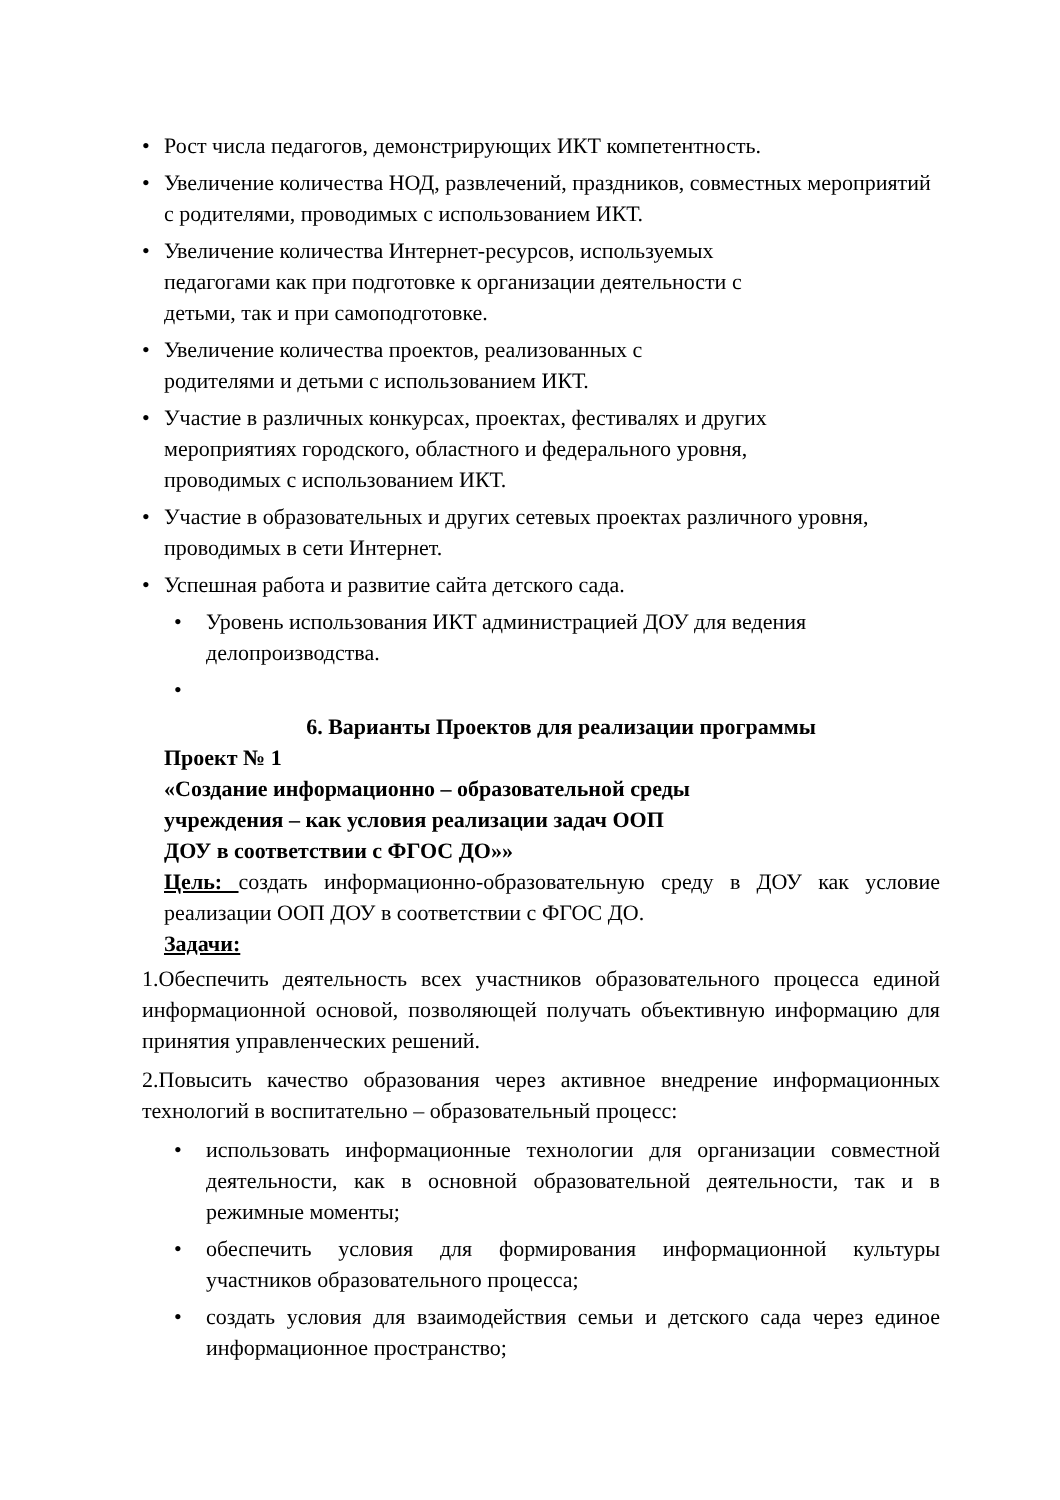• Рост числа педагогов, демонстрирующих ИКТ компетентность.
• Увеличение количества НОД, развлечений, праздников, совместных мероприятий с родителями, проводимых с использованием ИКТ.
• Увеличение количества Интернет-ресурсов, используемых
педагогами как при подготовке к организации деятельности с
детьми, так и при самоподготовке.
• Увеличение количества проектов, реализованных с
родителями и детьми с использованием ИКТ.
• Участие в различных конкурсах, проектах, фестивалях и других
мероприятиях городского, областного и федерального уровня,
проводимых с использованием ИКТ.
• Участие в образовательных и других сетевых проектах различного уровня, проводимых в сети Интернет.
• Успешная работа и развитие сайта детского сада.
• Уровень использования ИКТ администрацией ДОУ для ведения делопроизводства.
•
6. Варианты Проектов для реализации программы
Проект № 1
«Создание информационно – образовательной среды
учреждения – как условия реализации задач ООП
ДОУ в соответствии с ФГОС ДО»»
Цель: создать информационно-образовательную среду в ДОУ как условие реализации ООП ДОУ в соответствии с ФГОС ДО.
Задачи:
1.Обеспечить деятельность всех участников образовательного процесса единой информационной основой, позволяющей получать объективную информацию для принятия управленческих решений.
2.Повысить качество образования через активное внедрение информационных технологий в воспитательно – образовательный процесс:
• использовать информационные технологии для организации совместной деятельности, как в основной образовательной деятельности, так и в режимные моменты;
• обеспечить условия для формирования информационной культуры участников образовательного процесса;
• создать условия для взаимодействия семьи и детского сада через единое информационное пространство;